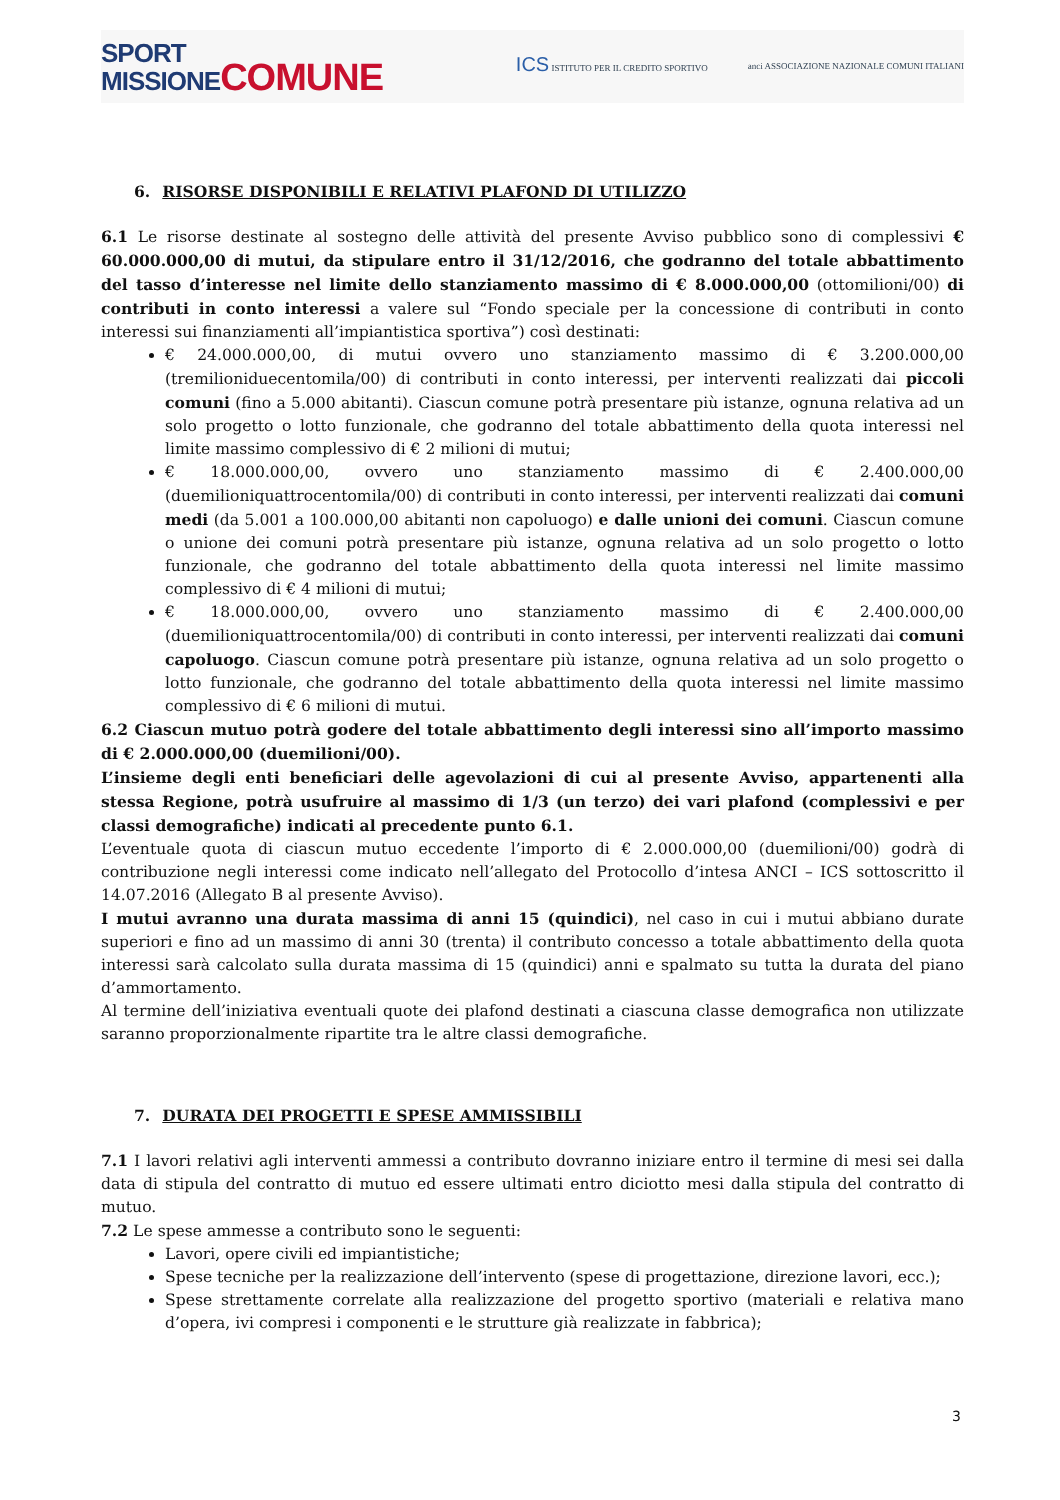SPORT
MISSIONECOMUNE
ICS ISTITUTO PER IL CREDITO SPORTIVO
anci ASSOCIAZIONE NAZIONALE COMUNI ITALIANI
6. RISORSE DISPONIBILI E RELATIVI PLAFOND DI UTILIZZO
6.1 Le risorse destinate al sostegno delle attività del presente Avviso pubblico sono di complessivi € 60.000.000,00 di mutui, da stipulare entro il 31/12/2016, che godranno del totale abbattimento del tasso d’interesse nel limite dello stanziamento massimo di € 8.000.000,00 (ottomilioni/00) di contributi in conto interessi a valere sul “Fondo speciale per la concessione di contributi in conto interessi sui finanziamenti all’impiantistica sportiva”) così destinati:
€ 24.000.000,00, di mutui ovvero uno stanziamento massimo di € 3.200.000,00 (tremilioniduecentomila/00) di contributi in conto interessi, per interventi realizzati dai piccoli comuni (fino a 5.000 abitanti). Ciascun comune potrà presentare più istanze, ognuna relativa ad un solo progetto o lotto funzionale, che godranno del totale abbattimento della quota interessi nel limite massimo complessivo di € 2 milioni di mutui;
€ 18.000.000,00, ovvero uno stanziamento massimo di € 2.400.000,00 (duemilioniquattrocentomila/00) di contributi in conto interessi, per interventi realizzati dai comuni medi (da 5.001 a 100.000,00 abitanti non capoluogo) e dalle unioni dei comuni. Ciascun comune o unione dei comuni potrà presentare più istanze, ognuna relativa ad un solo progetto o lotto funzionale, che godranno del totale abbattimento della quota interessi nel limite massimo complessivo di € 4 milioni di mutui;
€ 18.000.000,00, ovvero uno stanziamento massimo di € 2.400.000,00 (duemilioniquattrocentomila/00) di contributi in conto interessi, per interventi realizzati dai comuni capoluogo. Ciascun comune potrà presentare più istanze, ognuna relativa ad un solo progetto o lotto funzionale, che godranno del totale abbattimento della quota interessi nel limite massimo complessivo di € 6 milioni di mutui.
6.2 Ciascun mutuo potrà godere del totale abbattimento degli interessi sino all’importo massimo di € 2.000.000,00 (duemilioni/00).
L’insieme degli enti beneficiari delle agevolazioni di cui al presente Avviso, appartenenti alla stessa Regione, potrà usufruire al massimo di 1/3 (un terzo) dei vari plafond (complessivi e per classi demografiche) indicati al precedente punto 6.1.
L’eventuale quota di ciascun mutuo eccedente l’importo di € 2.000.000,00 (duemilioni/00) godrà di contribuzione negli interessi come indicato nell’allegato del Protocollo d’intesa ANCI – ICS sottoscritto il 14.07.2016 (Allegato B al presente Avviso).
I mutui avranno una durata massima di anni 15 (quindici), nel caso in cui i mutui abbiano durate superiori e fino ad un massimo di anni 30 (trenta) il contributo concesso a totale abbattimento della quota interessi sarà calcolato sulla durata massima di 15 (quindici) anni e spalmato su tutta la durata del piano d’ammortamento.
Al termine dell’iniziativa eventuali quote dei plafond destinati a ciascuna classe demografica non utilizzate saranno proporzionalmente ripartite tra le altre classi demografiche.
7. DURATA DEI PROGETTI E SPESE AMMISSIBILI
7.1 I lavori relativi agli interventi ammessi a contributo dovranno iniziare entro il termine di mesi sei dalla data di stipula del contratto di mutuo ed essere ultimati entro diciotto mesi dalla stipula del contratto di mutuo.
7.2 Le spese ammesse a contributo sono le seguenti:
Lavori, opere civili ed impiantistiche;
Spese tecniche per la realizzazione dell’intervento (spese di progettazione, direzione lavori, ecc.);
Spese strettamente correlate alla realizzazione del progetto sportivo (materiali e relativa mano d’opera, ivi compresi i componenti e le strutture già realizzate in fabbrica);
3